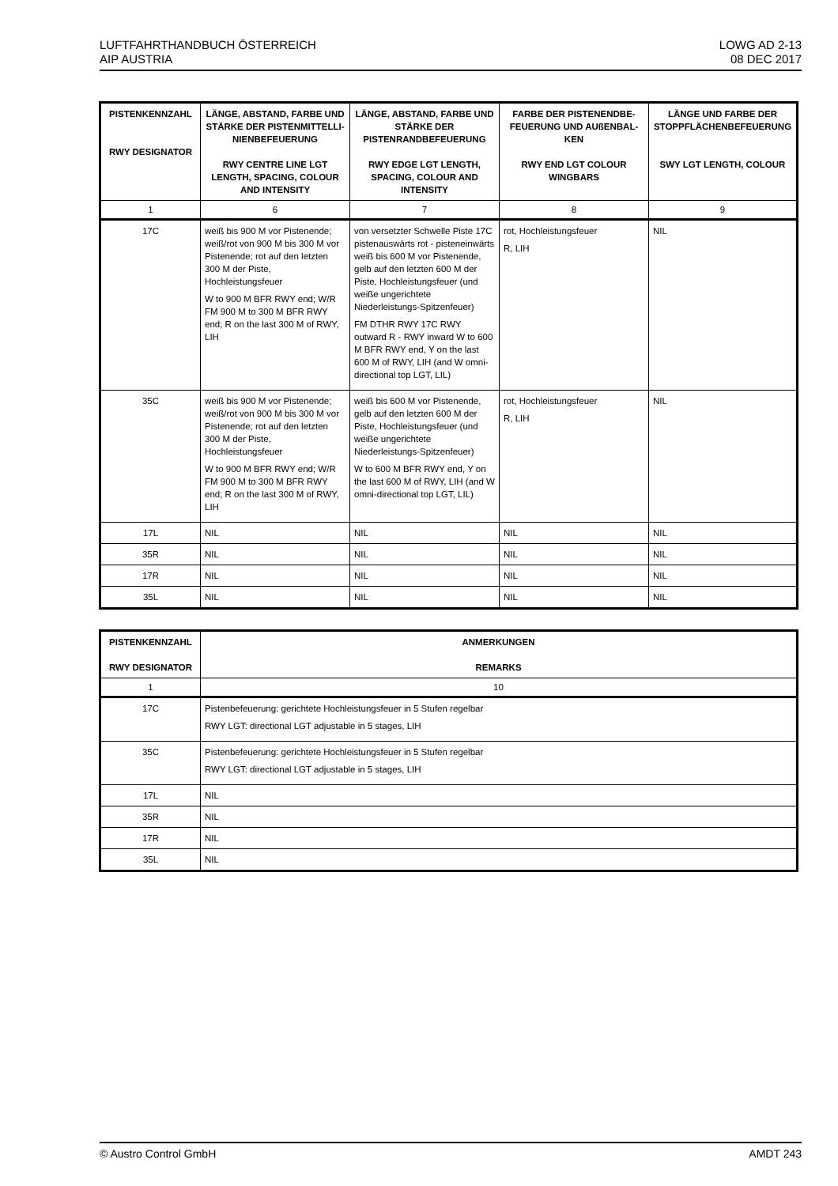LUFTFAHRTHANDBUCH ÖSTERREICH
AIP AUSTRIA
LOWG AD 2-13
08 DEC 2017
| PISTENKENNZAHL RWY DESIGNATOR | LÄNGE, ABSTAND, FARBE UND STÄRKE DER PISTENMITTELLI-NIENBEFEUERUNG RWY CENTRE LINE LGT LENGTH, SPACING, COLOUR AND INTENSITY | LÄNGE, ABSTAND, FARBE UND STÄRKE DER PISTENRANDBEFEUERUNG RWY EDGE LGT LENGTH, SPACING, COLOUR AND INTENSITY | FARBE DER PISTENENDBE-FEUERUNG UND AUßENBAL-KEN RWY END LGT COLOUR WINGBARS | LÄNGE UND FARBE DER STOPPFLÄCHENBEFEUERUNG SWY LGT LENGTH, COLOUR |
| --- | --- | --- | --- | --- |
| 1 | 6 | 7 | 8 | 9 |
| 17C | weiß bis 900 M vor Pistenende; weiß/rot von 900 M bis 300 M vor Pistenende; rot auf den letzten 300 M der Piste, Hochleistungsfeuer W to 900 M BFR RWY end; W/R FM 900 M to 300 M BFR RWY end; R on the last 300 M of RWY, LIH | von versetzter Schwelle Piste 17C pistenauswärts rot - pisteneinwärts weiß bis 600 M vor Pistenende, gelb auf den letzten 600 M der Piste, Hochleistungsfeuer (und weiße ungerichtete Niederleistungs-Spitzenfeuer) FM DTHR RWY 17C RWY outward R - RWY inward W to 600 M BFR RWY end, Y on the last 600 M of RWY, LIH (and W omni-directional top LGT, LIL) | rot, Hochleistungsfeuer R, LIH | NIL |
| 35C | weiß bis 900 M vor Pistenende; weiß/rot von 900 M bis 300 M vor Pistenende; rot auf den letzten 300 M der Piste, Hochleistungsfeuer W to 900 M BFR RWY end; W/R FM 900 M to 300 M BFR RWY end; R on the last 300 M of RWY, LIH | weiß bis 600 M vor Pistenende, gelb auf den letzten 600 M der Piste, Hochleistungsfeuer (und weiße ungerichtete Niederleistungs-Spitzenfeuer) W to 600 M BFR RWY end, Y on the last 600 M of RWY, LIH (and W omni-directional top LGT, LIL) | rot, Hochleistungsfeuer R, LIH | NIL |
| 17L | NIL | NIL | NIL | NIL |
| 35R | NIL | NIL | NIL | NIL |
| 17R | NIL | NIL | NIL | NIL |
| 35L | NIL | NIL | NIL | NIL |
| PISTENKENNZAHL RWY DESIGNATOR | ANMERKUNGEN REMARKS |
| --- | --- |
| 1 | 10 |
| 17C | Pistenbefeuerung: gerichtete Hochleistungsfeuer in 5 Stufen regelbar RWY LGT: directional LGT adjustable in 5 stages, LIH |
| 35C | Pistenbefeuerung: gerichtete Hochleistungsfeuer in 5 Stufen regelbar RWY LGT: directional LGT adjustable in 5 stages, LIH |
| 17L | NIL |
| 35R | NIL |
| 17R | NIL |
| 35L | NIL |
© Austro Control GmbH AMDT 243